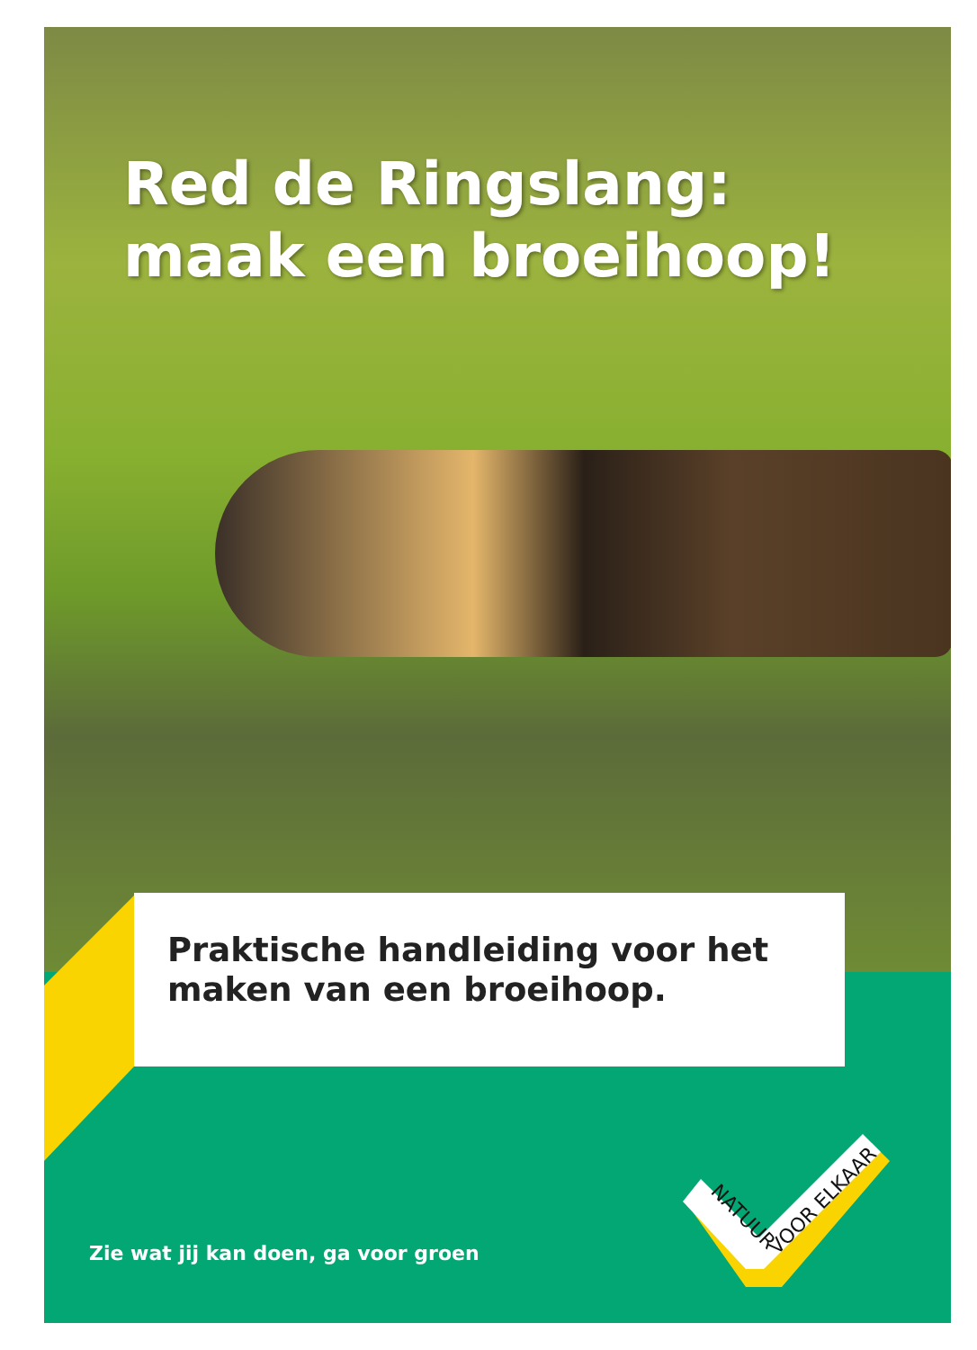Red de Ringslang:
maak een broeihoop!
Praktische handleiding voor het
maken van een broeihoop.
NATUUR
VOOR ELKAAR
Zie wat jij kan doen, ga voor groen